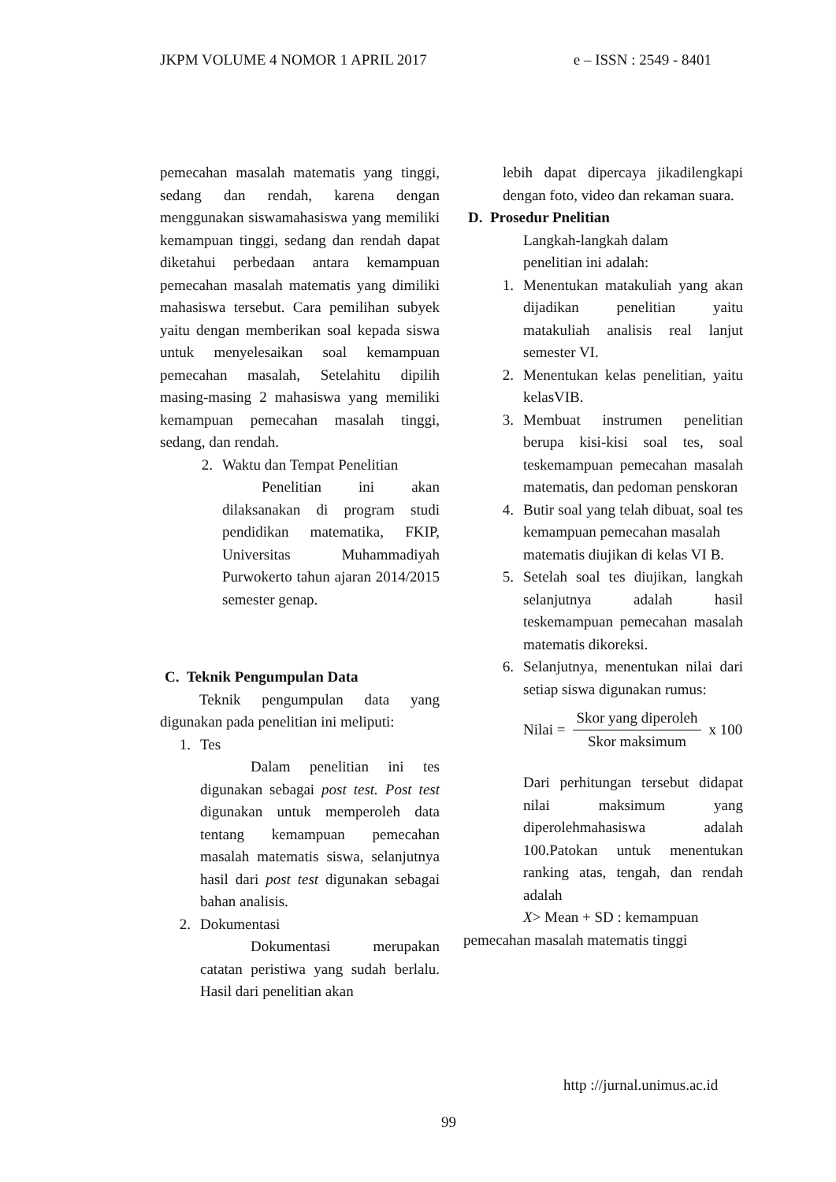JKPM VOLUME 4 NOMOR 1 APRIL 2017 e – ISSN : 2549 - 8401
pemecahan masalah matematis yang tinggi, sedang dan rendah, karena dengan menggunakan siswamahasiswa yang memiliki kemampuan tinggi, sedang dan rendah dapat diketahui perbedaan antara kemampuan pemecahan masalah matematis yang dimiliki mahasiswa tersebut. Cara pemilihan subyek yaitu dengan memberikan soal kepada siswa untuk menyelesaikan soal kemampuan pemecahan masalah, Setelahitu dipilih masing-masing 2 mahasiswa yang memiliki kemampuan pemecahan masalah tinggi, sedang, dan rendah.
2. Waktu dan Tempat Penelitian
Penelitian ini akan dilaksanakan di program studi pendidikan matematika, FKIP, Universitas Muhammadiyah Purwokerto tahun ajaran 2014/2015 semester genap.
C. Teknik Pengumpulan Data
Teknik pengumpulan data yang digunakan pada penelitian ini meliputi:
1. Tes
Dalam penelitian ini tes digunakan sebagai post test. Post test digunakan untuk memperoleh data tentang kemampuan pemecahan masalah matematis siswa, selanjutnya hasil dari post test digunakan sebagai bahan analisis.
2. Dokumentasi
Dokumentasi merupakan catatan peristiwa yang sudah berlalu. Hasil dari penelitian akan
lebih dapat dipercaya jikadilengkapi dengan foto, video dan rekaman suara.
D. Prosedur Pnelitian
Langkah-langkah dalam
penelitian ini adalah:
1. Menentukan matakuliah yang akan dijadikan penelitian yaitu matakuliah analisis real lanjut semester VI.
2. Menentukan kelas penelitian, yaitu kelasVIB.
3. Membuat instrumen penelitian berupa kisi-kisi soal tes, soal teskemampuan pemecahan masalah matematis, dan pedoman penskoran
4. Butir soal yang telah dibuat, soal tes kemampuan pemecahan masalah
matematis diujikan di kelas VI B.
5. Setelah soal tes diujikan, langkah selanjutnya adalah hasil teskemampuan pemecahan masalah matematis dikoreksi.
6. Selanjutnya, menentukan nilai dari setiap siswa digunakan rumus:
Nilai = Skor yang diperoleh Skor maksimum x 100
Dari perhitungan tersebut didapat nilai maksimum yang diperolehmahasiswa adalah 100.Patokan untuk menentukan ranking atas, tengah, dan rendah adalah
X> Mean + SD : kemampuan
pemecahan masalah matematis tinggi
http ://jurnal.unimus.ac.id
99